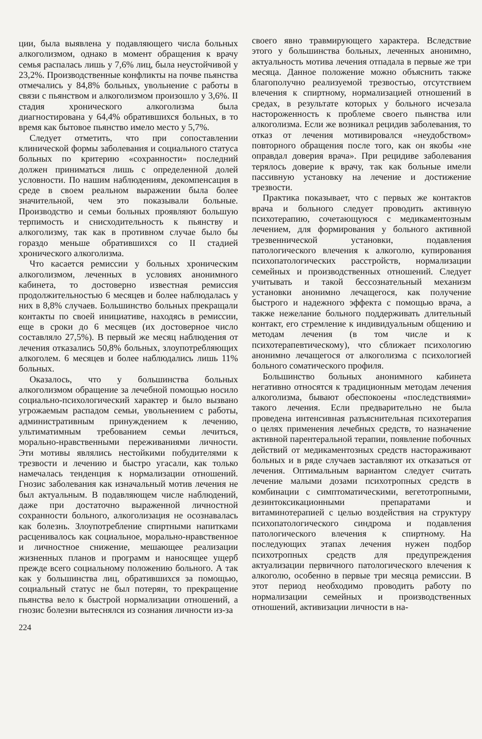ции, была выявлена у подавляющего числа больных алкоголизмом, однако в момент обращения к врачу семья распалась лишь у 7,6% лиц, была неустойчивой у 23,2%. Производственные конфликты на почве пьянства отмечались у 84,8% больных, увольнение с работы в связи с пьянством и алкоголизмом произошло у 3,6%. II стадия хронического алкоголизма была диагностирована у 64,4% обратившихся больных, в то время как бытовое пьянство имело место у 5,7%.
Следует отметить, что при сопоставлении клинической формы заболевания и социального статуса больных по критерию «сохранности» последний должен приниматься лишь с определенной долей условности. По нашим наблюдениям, декомпенсация в среде в своем реальном выражении была более значительной, чем это показывали больные. Производство и семьи больных проявляют большую терпимость и снисходительность к пьянству и алкоголизму, так как в противном случае было бы гораздо меньше обратившихся со II стадией хронического алкоголизма.
Что касается ремиссии у больных хроническим алкоголизмом, леченных в условиях анонимного кабинета, то достоверно известная ремиссия продолжительностью 6 месяцев и более наблюдалась у них в 8,8% случаев. Большинство больных прекращали контакты по своей инициативе, находясь в ремиссии, еще в сроки до 6 месяцев (их достоверное число составляло 27,5%). В первый же месяц наблюдения от лечения отказались 50,8% больных, злоупотребляющих алкоголем. 6 месяцев и более наблюдались лишь 11% больных.
Оказалось, что у большинства больных алкоголизмом обращение за лечебной помощью носило социально-психологический характер и было вызвано угрожаемым распадом семьи, увольнением с работы, административным принуждением к лечению, ультиматимным требованием семьи лечиться, морально-нравственными переживаниями личности. Эти мотивы являлись нестойкими побудителями к трезвости и лечению и быстро угасали, как только намечалась тенденция к нормализации отношений. Гнозис заболевания как изначальный мотив лечения не был актуальным. В подавляющем числе наблюдений, даже при достаточно выраженной личностной сохранности больного, алкоголизация не осознавалась как болезнь. Злоупотребление спиртными напитками расценивалось как социальное, морально-нравственное и личностное снижение, мешающее реализации жизненных планов и программ и наносящее ущерб прежде всего социальному положению больного. А так как у большинства лиц, обратившихся за помощью, социальный статус не был потерян, то прекращение пьянства вело к быстрой нормализации отношений, а гнозис болезни вытеснялся из сознания личности из-за
своего явно травмирующего характера. Вследствие этого у большинства больных, леченных анонимно, актуальность мотива лечения отпадала в первые же три месяца. Данное положение можно объяснить также благополучно реализуемой трезвостью, отсутствием влечения к спиртному, нормализацией отношений в средах, в результате которых у больного исчезала настороженность к проблеме своего пьянства или алкоголизма. Если же возникал рецидив заболевания, то отказ от лечения мотивировался «неудобством» повторного обращения после того, как он якобы «не оправдал доверия врача». При рецидиве заболевания терялось доверие к врачу, так как больные имели пассивную установку на лечение и достижение трезвости.
Практика показывает, что с первых же контактов врача и больного следует проводить активную психотерапию, сочетающуюся с медикаментозным лечением, для формирования у больного активной трезвеннической установки, подавления патологического влечения к алкоголю, купирования психопатологических расстройств, нормализации семейных и производственных отношений. Следует учитывать и такой бессознательный механизм установки анонимно лечащегося, как получение быстрого и надежного эффекта с помощью врача, а также нежелание больного поддерживать длительный контакт, его стремление к индивидуальным общению и методам лечения (в том числе и к психотерапевтическому), что сближает психологию анонимно лечащегося от алкоголизма с психологией больного соматического профиля.
Большинство больных анонимного кабинета негативно относятся к традиционным методам лечения алкоголизма, бывают обеспокоены «последствиями» такого лечения. Если предварительно не была проведена интенсивная разъяснительная психотерапия о целях применения лечебных средств, то назначение активной парентеральной терапии, появление побочных действий от медикаментозных средств настораживают больных и в ряде случаев заставляют их отказаться от лечения. Оптимальным вариантом следует считать лечение малыми дозами психотропных средств в комбинации с симптоматическими, вегетотропными, дезинтоксикационными препаратами и витаминотерапией с целью воздействия на структуру психопатологического синдрома и подавления патологического влечения к спиртному. На последующих этапах лечения нужен подбор психотропных средств для предупреждения актуализации первичного патологического влечения к алкоголю, особенно в первые три месяца ремиссии. В этот период необходимо проводить работу по нормализации семейных и производственных отношений, активизации личности в на-
224